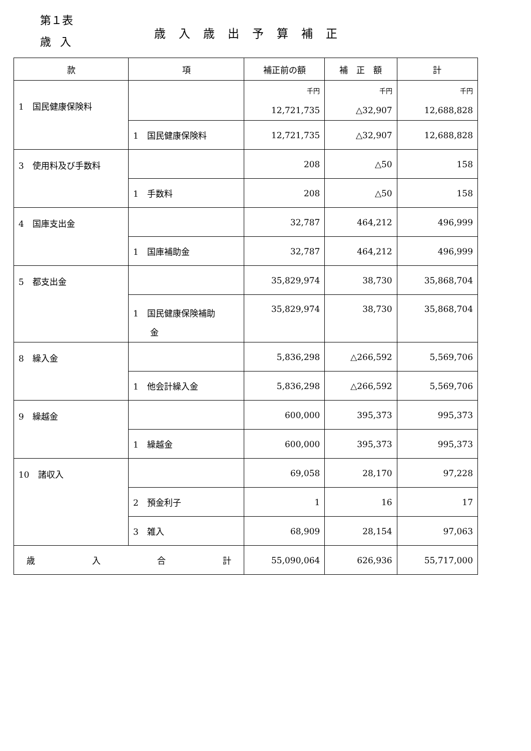第１表
歳入
歳入歳出予算補正
| 款 | 項 | 補正前の額 | 補 正 額 | 計 |
| --- | --- | --- | --- | --- |
| 1 国民健康保険料 | | 千円 12,721,735 | 千円 △32,907 | 千円 12,688,828 |
| | 1 国民健康保険料 | 12,721,735 | △32,907 | 12,688,828 |
| 3 使用料及び手数料 | | 208 | △50 | 158 |
| | 1 手数料 | 208 | △50 | 158 |
| 4 国庫支出金 | | 32,787 | 464,212 | 496,999 |
| | 1 国庫補助金 | 32,787 | 464,212 | 496,999 |
| 5 都支出金 | | 35,829,974 | 38,730 | 35,868,704 |
| | 1 国民健康保険補助 金 | 35,829,974 | 38,730 | 35,868,704 |
| 8 繰入金 | | 5,836,298 | △266,592 | 5,569,706 |
| | 1 他会計繰入金 | 5,836,298 | △266,592 | 5,569,706 |
| 9 繰越金 | | 600,000 | 395,373 | 995,373 |
| | 1 繰越金 | 600,000 | 395,373 | 995,373 |
| 10 諸収入 | | 69,058 | 28,170 | 97,228 |
| | 2 預金利子 | 1 | 16 | 17 |
| | 3 雑入 | 68,909 | 28,154 | 97,063 |
| 歳 入 合 計 | | 55,090,064 | 626,936 | 55,717,000 |